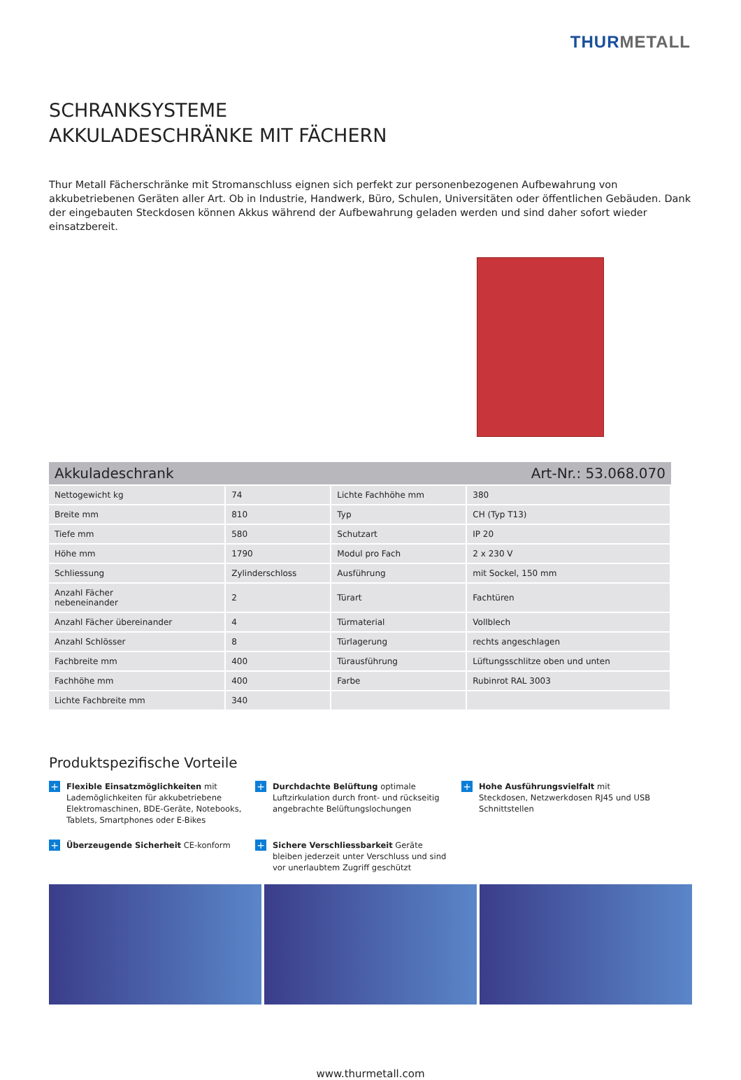THURMETALL
SCHRANKSYSTEME
AKKULADESCHRÄNKE MIT FÄCHERN
Thur Metall Fächerschränke mit Stromanschluss eignen sich perfekt zur personenbezogenen Aufbewahrung von akkubetriebenen Geräten aller Art. Ob in Industrie, Handwerk, Büro, Schulen, Universitäten oder öffentlichen Gebäuden. Dank der eingebauten Steckdosen können Akkus während der Aufbewahrung geladen werden und sind daher sofort wieder einsatzbereit.
| Akkuladeschrank | | Art-Nr.: 53.068.070 | |
| --- | --- | --- | --- |
| Nettogewicht kg | 74 | Lichte Fachhöhe mm | 380 |
| Breite mm | 810 | Typ | CH (Typ T13) |
| Tiefe mm | 580 | Schutzart | IP 20 |
| Höhe mm | 1790 | Modul pro Fach | 2 x 230 V |
| Schliessung | Zylinderschloss | Ausführung | mit Sockel, 150 mm |
| Anzahl Fächer nebeneinander | 2 | Türart | Fachtüren |
| Anzahl Fächer übereinander | 4 | Türmaterial | Vollblech |
| Anzahl Schlösser | 8 | Türlagerung | rechts angeschlagen |
| Fachbreite mm | 400 | Türausführung | Lüftungsschlitze oben und unten |
| Fachhöhe mm | 400 | Farbe | Rubinrot RAL 3003 |
| Lichte Fachbreite mm | 340 | | |
Produktspezifische Vorteile
+
Flexible Einsatzmöglichkeiten mit Lademöglichkeiten für akkubetriebene Elektromaschinen, BDE-Geräte, Notebooks, Tablets, Smartphones oder E-Bikes
+
Durchdachte Belüftung optimale Luftzirkulation durch front- und rückseitig angebrachte Belüftungslochungen
+
Hohe Ausführungsvielfalt mit Steckdosen, Netzwerkdosen RJ45 und USB Schnittstellen
+
Überzeugende Sicherheit CE-konform
+
Sichere Verschliessbarkeit Geräte bleiben jederzeit unter Verschluss und sind vor unerlaubtem Zugriff geschützt
www.thurmetall.com